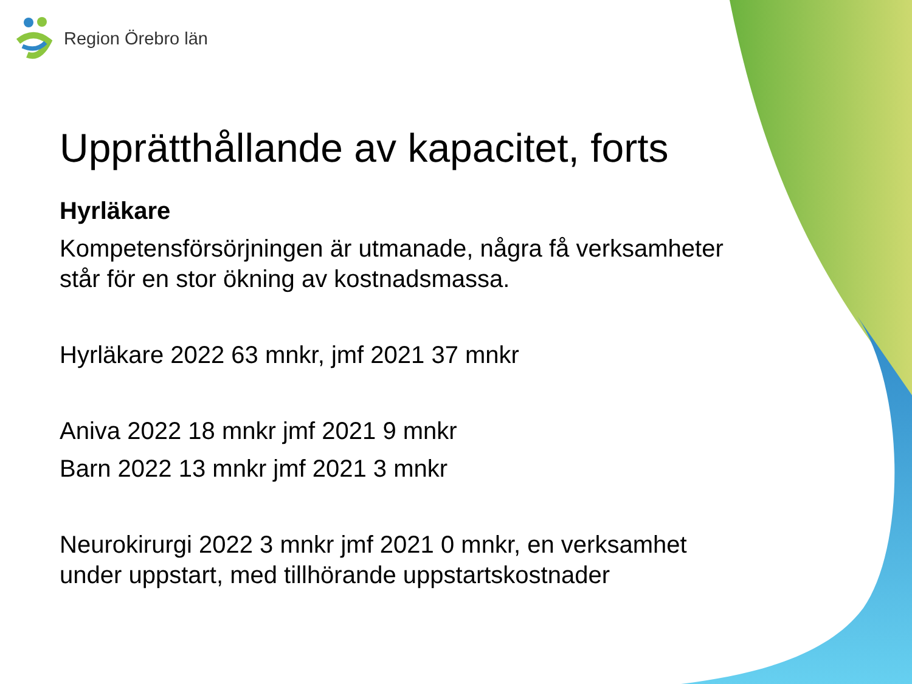Region Örebro län
Upprätthållande av kapacitet, forts
Hyrläkare
Kompetensförsörjningen är utmanade, några få verksamheter står för en stor ökning av kostnadsmassa.
Hyrläkare 2022 63 mnkr, jmf 2021 37 mnkr
Aniva 2022 18 mnkr jmf 2021 9 mnkr
Barn 2022 13 mnkr jmf 2021 3 mnkr
Neurokirurgi 2022 3 mnkr jmf 2021 0 mnkr, en verksamhet under uppstart, med tillhörande uppstartskostnader